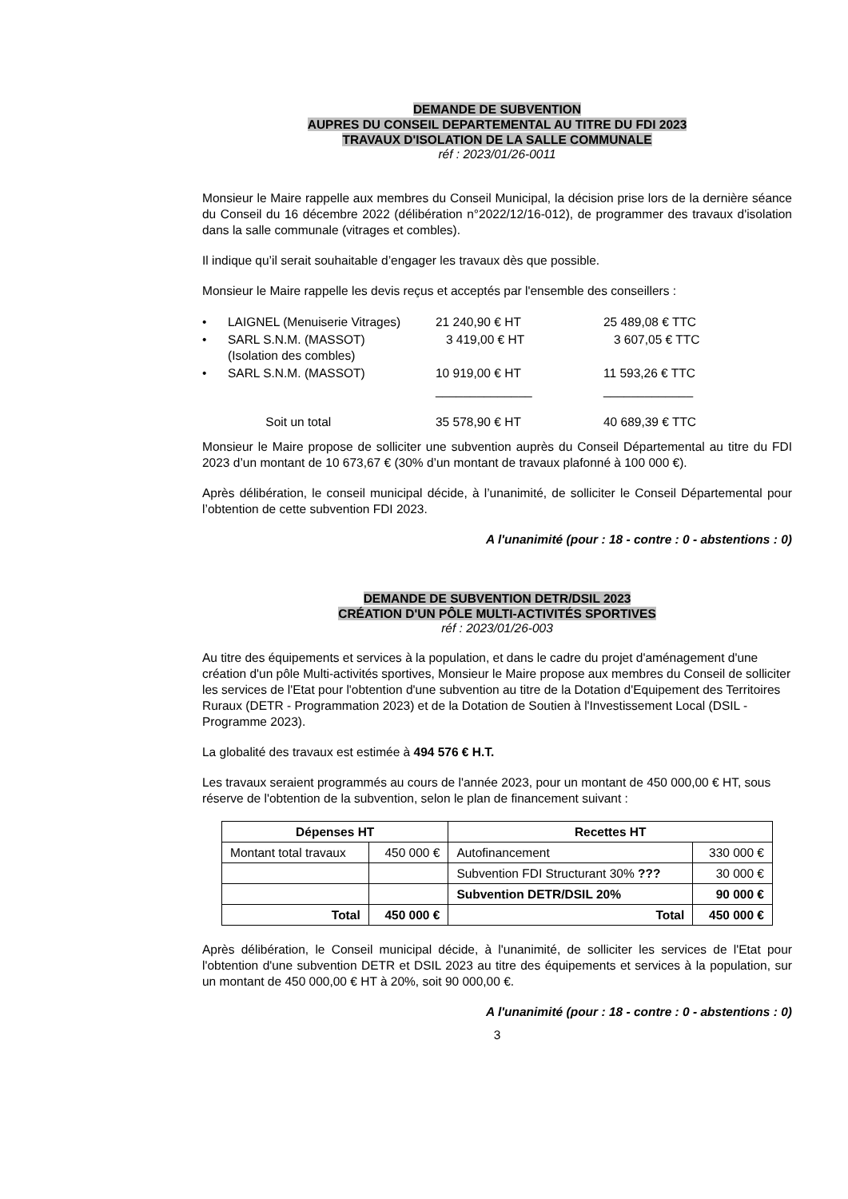DEMANDE DE SUBVENTION
AUPRES DU CONSEIL DEPARTEMENTAL AU TITRE DU FDI 2023
TRAVAUX D'ISOLATION DE LA SALLE COMMUNALE
réf : 2023/01/26-0011
Monsieur le Maire rappelle aux membres du Conseil Municipal, la décision prise lors de la dernière séance du Conseil du 16 décembre 2022 (délibération n°2022/12/16-012), de programmer des travaux d'isolation dans la salle communale (vitrages et combles).
Il indique qu’il serait souhaitable d’engager les travaux dès que possible.
Monsieur le Maire rappelle les devis reçus et acceptés par l'ensemble des conseillers :
| • | LAIGNEL (Menuiserie Vitrages) | 21 240,90 € HT | 25 489,08 € TTC |
| • | SARL S.N.M. (MASSOT) (Isolation des combles) | 3 419,00 € HT | 3 607,05 € TTC |
| • | SARL S.N.M. (MASSOT) | 10 919,00 € HT | 11 593,26 € TTC |
| | | ______________ | _____________ |
| | Soit un total | 35 578,90 € HT | 40 689,39 € TTC |
Monsieur le Maire propose de solliciter une subvention auprès du Conseil Départemental au titre du FDI 2023 d’un montant de 10 673,67 € (30% d’un montant de travaux plafonné à 100 000 €).
Après délibération, le conseil municipal décide, à l’unanimité, de solliciter le Conseil Départemental pour l’obtention de cette subvention FDI 2023.
A l'unanimité (pour : 18 - contre : 0 - abstentions : 0)
DEMANDE DE SUBVENTION DETR/DSIL 2023
CRÉATION D'UN PÔLE MULTI-ACTIVITÉS SPORTIVES
réf : 2023/01/26-003
Au titre des équipements et services à la population, et dans le cadre du projet d'aménagement d'une création d'un pôle Multi-activités sportives, Monsieur le Maire propose aux membres du Conseil de solliciter les services de l'Etat pour l'obtention d'une subvention au titre de la Dotation d'Equipement des Territoires Ruraux (DETR - Programmation 2023) et de la Dotation de Soutien à l'Investissement Local (DSIL - Programme 2023).
La globalité des travaux est estimée à 494 576 € H.T.
Les travaux seraient programmés au cours de l'année 2023, pour un montant de 450 000,00 € HT, sous réserve de l'obtention de la subvention, selon le plan de financement suivant :
| Dépenses HT | | Recettes HT | |
| --- | --- | --- | --- |
| Montant total travaux | 450 000 € | Autofinancement | 330 000 € |
| | | Subvention FDI Structurant 30% ??? | 30 000 € |
| | | Subvention DETR/DSIL 20% | 90 000 € |
| Total | 450 000 € | Total | 450 000 € |
Après délibération, le Conseil municipal décide, à l'unanimité, de solliciter les services de l'Etat pour l'obtention d'une subvention DETR et DSIL 2023 au titre des équipements et services à la population, sur un montant de 450 000,00 € HT à 20%, soit 90 000,00 €.
A l'unanimité (pour : 18 - contre : 0 - abstentions : 0)
3